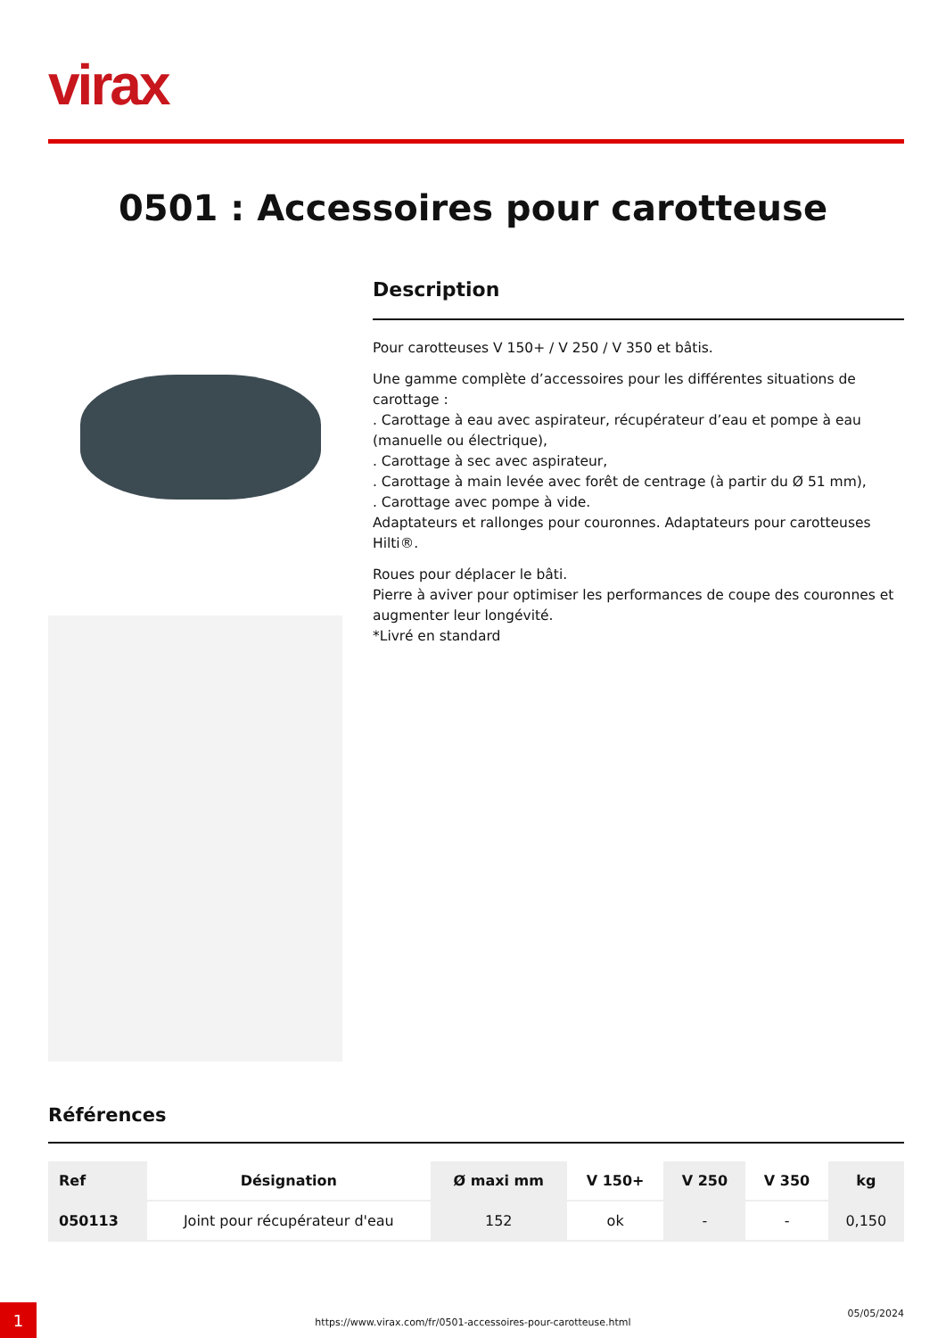virax
0501 : Accessoires pour carotteuse
Description
Pour carotteuses V 150+ / V 250 / V 350 et bâtis.
Une gamme complète d’accessoires pour les différentes situations de carottage :
. Carottage à eau avec aspirateur, récupérateur d’eau et pompe à eau (manuelle ou électrique),
. Carottage à sec avec aspirateur,
. Carottage à main levée avec forêt de centrage (à partir du Ø 51 mm),
. Carottage avec pompe à vide.
Adaptateurs et rallonges pour couronnes. Adaptateurs pour carotteuses Hilti®.
Roues pour déplacer le bâti.
Pierre à aviver pour optimiser les performances de coupe des couronnes et augmenter leur longévité.
*Livré en standard
Références
| Ref | Désignation | Ø maxi mm | V 150+ | V 250 | V 350 | kg |
| --- | --- | --- | --- | --- | --- | --- |
| 050113 | Joint pour récupérateur d'eau | 152 | ok | - | - | 0,150 |
1
https://www.virax.com/fr/0501-accessoires-pour-carotteuse.html
05/05/2024